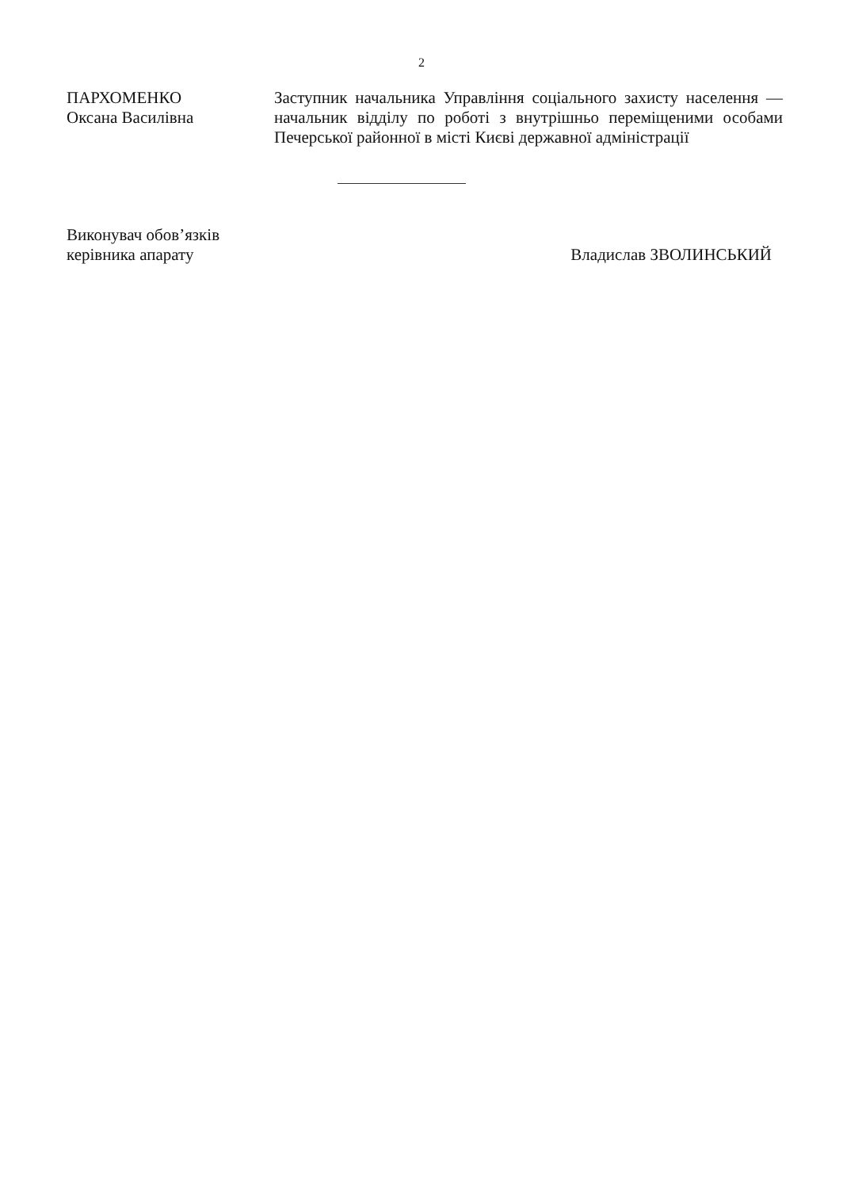2
ПАРХОМЕНКО
Оксана Василівна
Заступник начальника Управління соціального захисту населення — начальник відділу по роботі з внутрішньо переміщеними особами Печерської районної в місті Києві державної адміністрації
Виконувач обов’язків
керівника апарату
Владислав ЗВОЛИНСЬКИЙ